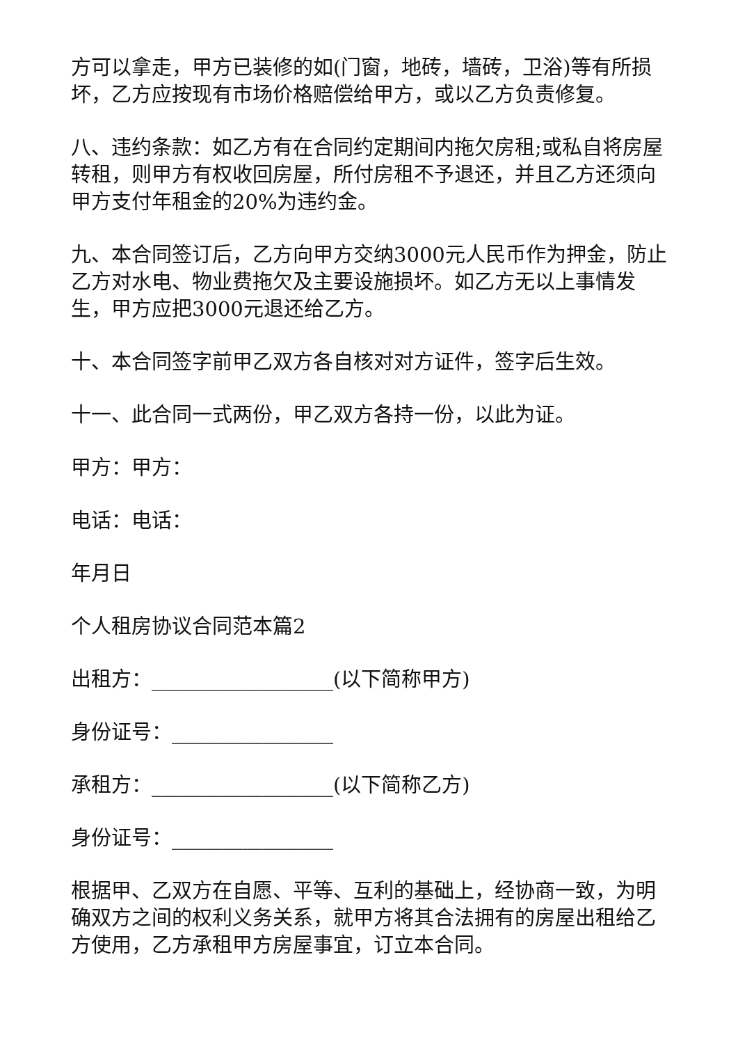方可以拿走，甲方已装修的如(门窗，地砖，墙砖，卫浴)等有所损坏，乙方应按现有市场价格赔偿给甲方，或以乙方负责修复。
八、违约条款：如乙方有在合同约定期间内拖欠房租;或私自将房屋转租，则甲方有权收回房屋，所付房租不予退还，并且乙方还须向甲方支付年租金的20%为违约金。
九、本合同签订后，乙方向甲方交纳3000元人民币作为押金，防止乙方对水电、物业费拖欠及主要设施损坏。如乙方无以上事情发生，甲方应把3000元退还给乙方。
十、本合同签字前甲乙双方各自核对对方证件，签字后生效。
十一、此合同一式两份，甲乙双方各持一份，以此为证。
甲方：甲方：
电话：电话：
年月日
个人租房协议合同范本篇2
出租方：__________________(以下简称甲方)
身份证号：________________
承租方：__________________(以下简称乙方)
身份证号：________________
根据甲、乙双方在自愿、平等、互利的基础上，经协商一致，为明确双方之间的权利义务关系，就甲方将其合法拥有的房屋出租给乙方使用，乙方承租甲方房屋事宜，订立本合同。